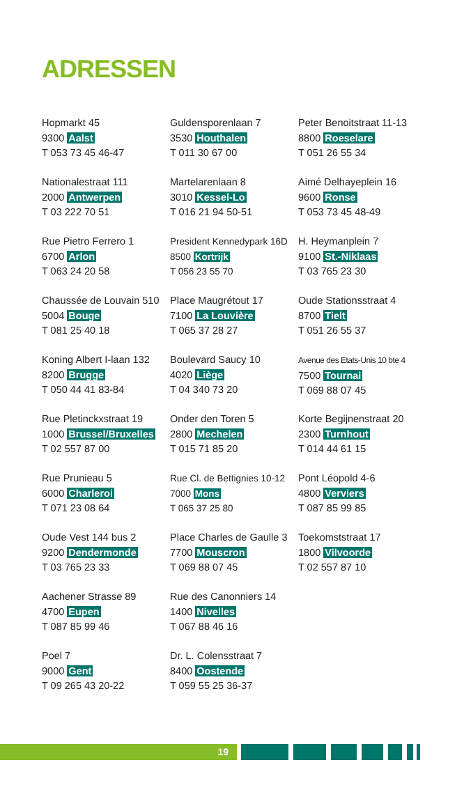ADRESSEN
Hopmarkt 45
9300 Aalst
T 053 73 45 46-47
Guldensporenlaan 7
3530 Houthalen
T 011 30 67 00
Peter Benoitstraat 11-13
8800 Roeselare
T 051 26 55 34
Nationalestraat 111
2000 Antwerpen
T 03 222 70 51
Martelarenlaan 8
3010 Kessel-Lo
T 016 21 94 50-51
Aimé Delhayeplein 16
9600 Ronse
T 053 73 45 48-49
Rue Pietro Ferrero 1
6700 Arlon
T 063 24 20 58
President Kennedypark 16D
8500 Kortrijk
T 056 23 55 70
H. Heymanplein 7
9100 St.-Niklaas
T 03 765 23 30
Chaussée de Louvain 510
5004 Bouge
T 081 25 40 18
Place Maugrétout 17
7100 La Louvière
T 065 37 28 27
Oude Stationsstraat 4
8700 Tielt
T 051 26 55 37
Koning Albert I-laan 132
8200 Brugge
T 050 44 41 83-84
Boulevard Saucy 10
4020 Liège
T 04 340 73 20
Avenue des Etats-Unis 10 bte 4
7500 Tournai
T 069 88 07 45
Rue Pletinckxstraat 19
1000 Brussel/Bruxelles
T 02 557 87 00
Onder den Toren 5
2800 Mechelen
T 015 71 85 20
Korte Begijnenstraat 20
2300 Turnhout
T 014 44 61 15
Rue Prunieau 5
6000 Charleroi
T 071 23 08 64
Rue Cl. de Bettignies 10-12
7000 Mons
T 065 37 25 80
Pont Léopold 4-6
4800 Verviers
T 087 85 99 85
Oude Vest 144 bus 2
9200 Dendermonde
T 03 765 23 33
Place Charles de Gaulle 3
7700 Mouscron
T 069 88 07 45
Toekomststraat 17
1800 Vilvoorde
T 02 557 87 10
Aachener Strasse 89
4700 Eupen
T 087 85 99 46
Rue des Canonniers 14
1400 Nivelles
T 067 88 46 16
Poel 7
9000 Gent
T 09 265 43 20-22
Dr. L. Colensstraat 7
8400 Oostende
T 059 55 25 36-37
19